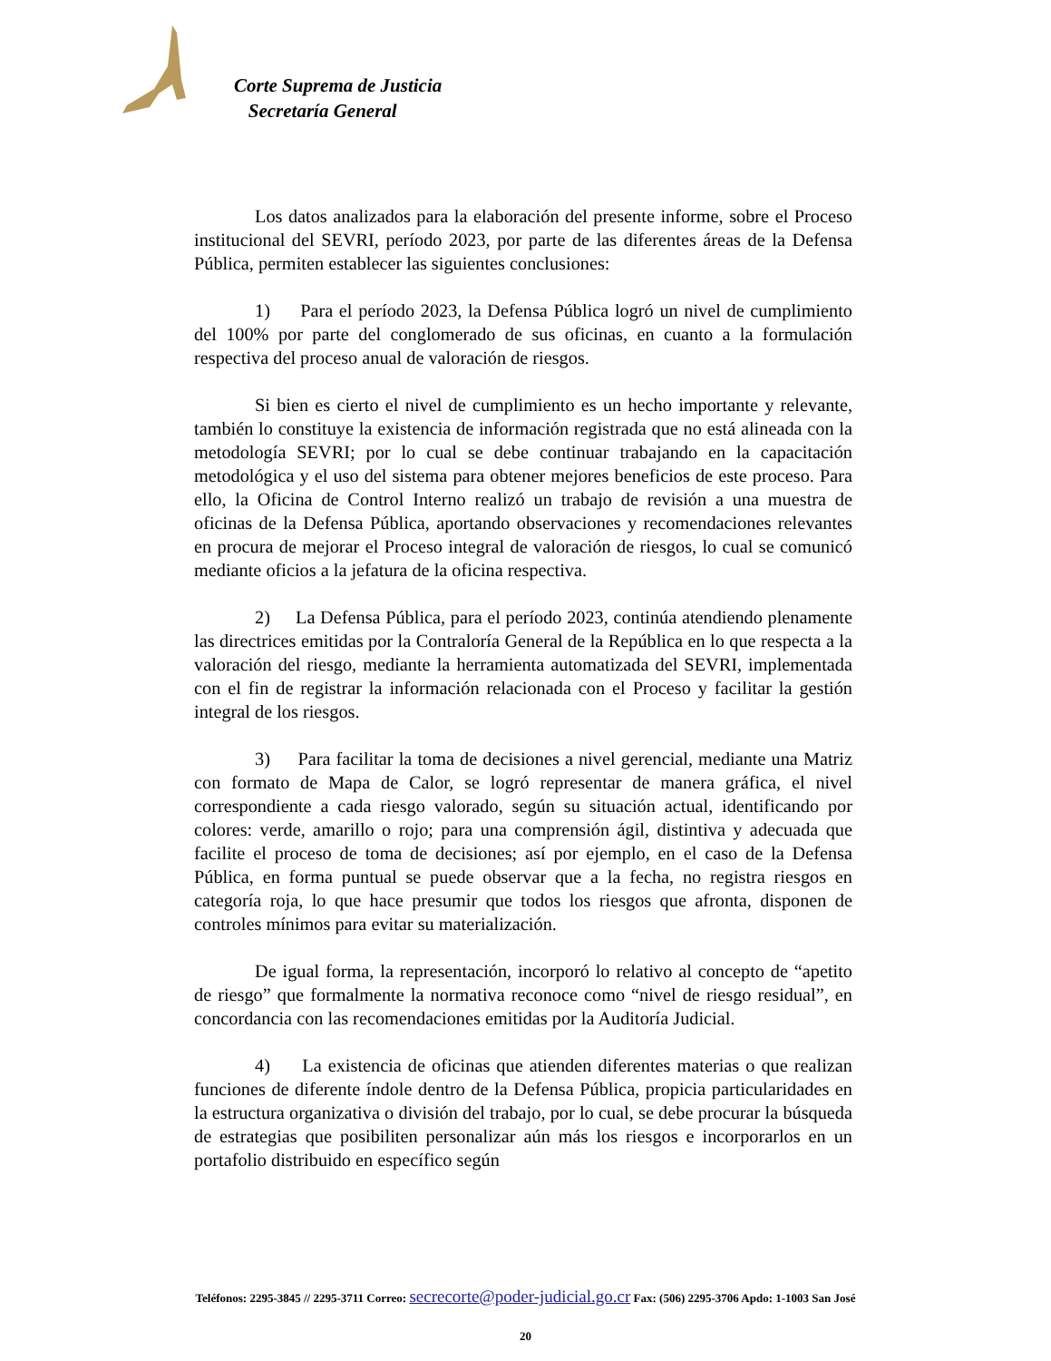Corte Suprema de Justicia
Secretaría General
Los datos analizados para la elaboración del presente informe, sobre el Proceso institucional del SEVRI, período 2023, por parte de las diferentes áreas de la Defensa Pública, permiten establecer las siguientes conclusiones:
1) Para el período 2023, la Defensa Pública logró un nivel de cumplimiento del 100% por parte del conglomerado de sus oficinas, en cuanto a la formulación respectiva del proceso anual de valoración de riesgos.
Si bien es cierto el nivel de cumplimiento es un hecho importante y relevante, también lo constituye la existencia de información registrada que no está alineada con la metodología SEVRI; por lo cual se debe continuar trabajando en la capacitación metodológica y el uso del sistema para obtener mejores beneficios de este proceso. Para ello, la Oficina de Control Interno realizó un trabajo de revisión a una muestra de oficinas de la Defensa Pública, aportando observaciones y recomendaciones relevantes en procura de mejorar el Proceso integral de valoración de riesgos, lo cual se comunicó mediante oficios a la jefatura de la oficina respectiva.
2) La Defensa Pública, para el período 2023, continúa atendiendo plenamente las directrices emitidas por la Contraloría General de la República en lo que respecta a la valoración del riesgo, mediante la herramienta automatizada del SEVRI, implementada con el fin de registrar la información relacionada con el Proceso y facilitar la gestión integral de los riesgos.
3) Para facilitar la toma de decisiones a nivel gerencial, mediante una Matriz con formato de Mapa de Calor, se logró representar de manera gráfica, el nivel correspondiente a cada riesgo valorado, según su situación actual, identificando por colores: verde, amarillo o rojo; para una comprensión ágil, distintiva y adecuada que facilite el proceso de toma de decisiones; así por ejemplo, en el caso de la Defensa Pública, en forma puntual se puede observar que a la fecha, no registra riesgos en categoría roja, lo que hace presumir que todos los riesgos que afronta, disponen de controles mínimos para evitar su materialización.
De igual forma, la representación, incorporó lo relativo al concepto de “apetito de riesgo” que formalmente la normativa reconoce como “nivel de riesgo residual”, en concordancia con las recomendaciones emitidas por la Auditoría Judicial.
4) La existencia de oficinas que atienden diferentes materias o que realizan funciones de diferente índole dentro de la Defensa Pública, propicia particularidades en la estructura organizativa o división del trabajo, por lo cual, se debe procurar la búsqueda de estrategias que posibiliten personalizar aún más los riesgos e incorporarlos en un portafolio distribuido en específico según
Teléfonos: 2295-3845 // 2295-3711 Correo: secrecorte@poder-judicial.go.cr Fax: (506) 2295-3706 Apdo: 1-1003 San José
20